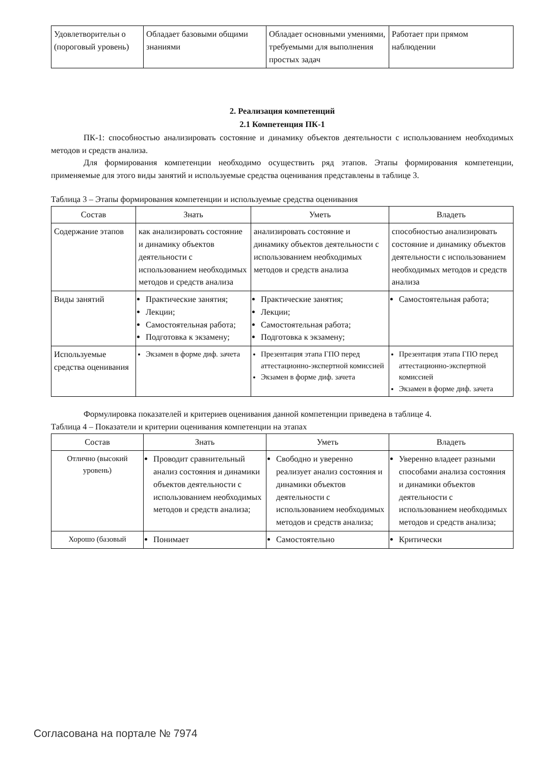| Удовлетворительн о (пороговый уровень) | Обладает базовыми общими знаниями | Обладает основными умениями, требуемыми для выполнения простых задач | Работает при прямом наблюдении |
2. Реализация компетенций
2.1 Компетенция ПК-1
ПК-1: способностью анализировать состояние и динамику объектов деятельности с использованием необходимых методов и средств анализа.
Для формирования компетенции необходимо осуществить ряд этапов. Этапы формирования компетенции, применяемые для этого виды занятий и используемые средства оценивания представлены в таблице 3.
Таблица 3 – Этапы формирования компетенции и используемые средства оценивания
| Состав | Знать | Уметь | Владеть |
| --- | --- | --- | --- |
| Содержание этапов | как анализировать состояние и динамику объектов деятельности с использованием необходимых методов и средств анализа | анализировать состояние и динамику объектов деятельности с использованием необходимых методов и средств анализа | способностью анализировать состояние и динамику объектов деятельности с использованием необходимых методов и средств анализа |
| Виды занятий | Практические занятия; Лекции; Самостоятельная работа; Подготовка к экзамену; | Практические занятия; Лекции; Самостоятельная работа; Подготовка к экзамену; | Самостоятельная работа; |
| Используемые средства оценивания | Экзамен в форме диф. зачета | Презентация этапа ГПО перед аттестационно-экспертной комиссией Экзамен в форме диф. зачета | Презентация этапа ГПО перед аттестационно-экспертной комиссией Экзамен в форме диф. зачета |
Формулировка показателей и критериев оценивания данной компетенции приведена в таблице 4.
Таблица 4 – Показатели и критерии оценивания компетенции на этапах
| Состав | Знать | Уметь | Владеть |
| --- | --- | --- | --- |
| Отлично (высокий уровень) | Проводит сравнительный анализ состояния и динамики объектов деятельности с использованием необходимых методов и средств анализа; | Свободно и уверенно реализует анализ состояния и динамики объектов деятельности с использованием необходимых методов и средств анализа; | Уверенно владеет разными способами анализа состояния и динамики объектов деятельности с использованием необходимых методов и средств анализа; |
| Хорошо (базовый | Понимает | Самостоятельно | Критически |
Согласована на портале № 7974